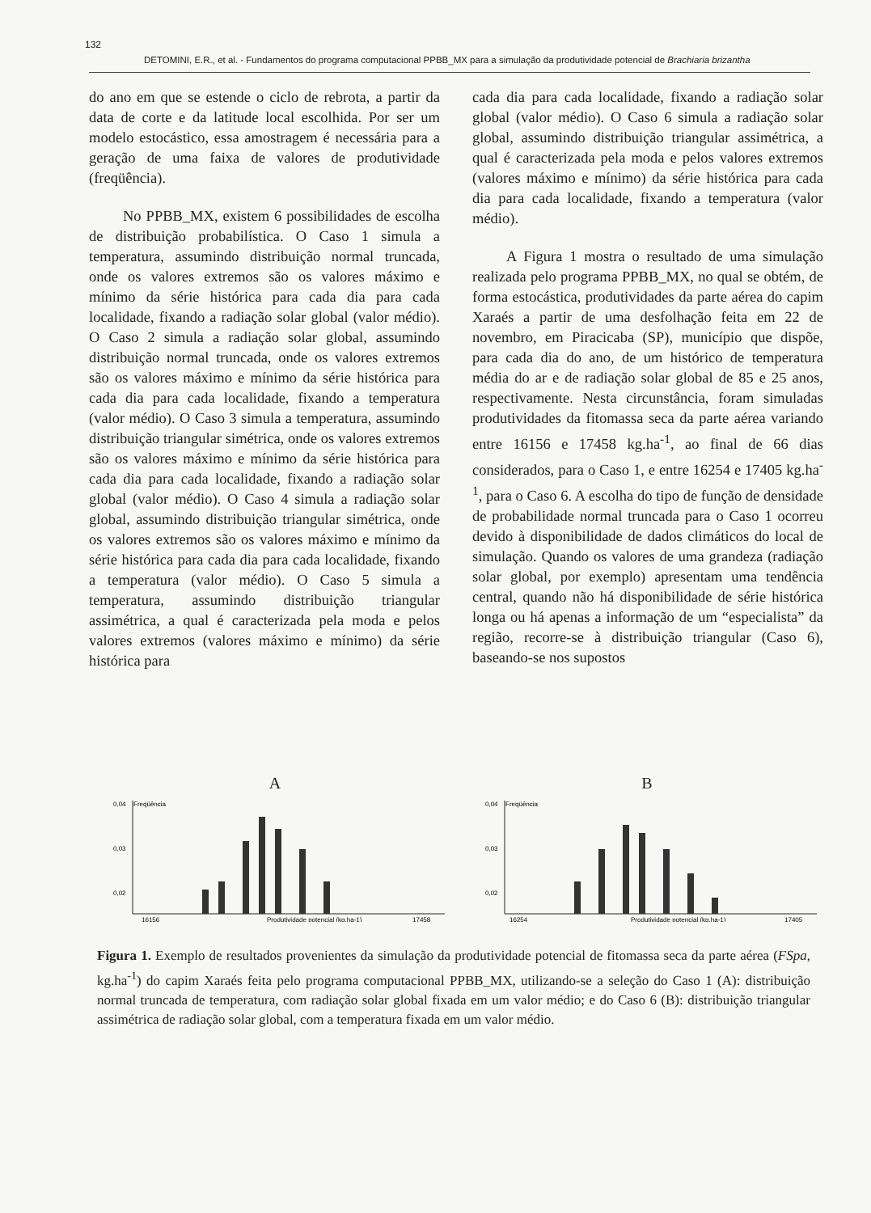132
DETOMINI, E.R., et al. - Fundamentos do programa computacional PPBB_MX para a simulação da produtividade potencial de Brachiaria brizantha
do ano em que se estende o ciclo de rebrota, a partir da data de corte e da latitude local escolhida. Por ser um modelo estocástico, essa amostragem é necessária para a geração de uma faixa de valores de produtividade (freqüência).
No PPBB_MX, existem 6 possibilidades de escolha de distribuição probabilística. O Caso 1 simula a temperatura, assumindo distribuição normal truncada, onde os valores extremos são os valores máximo e mínimo da série histórica para cada dia para cada localidade, fixando a radiação solar global (valor médio). O Caso 2 simula a radiação solar global, assumindo distribuição normal truncada, onde os valores extremos são os valores máximo e mínimo da série histórica para cada dia para cada localidade, fixando a temperatura (valor médio). O Caso 3 simula a temperatura, assumindo distribuição triangular simétrica, onde os valores extremos são os valores máximo e mínimo da série histórica para cada dia para cada localidade, fixando a radiação solar global (valor médio). O Caso 4 simula a radiação solar global, assumindo distribuição triangular simétrica, onde os valores extremos são os valores máximo e mínimo da série histórica para cada dia para cada localidade, fixando a temperatura (valor médio). O Caso 5 simula a temperatura, assumindo distribuição triangular assimétrica, a qual é caracterizada pela moda e pelos valores extremos (valores máximo e mínimo) da série histórica para
cada dia para cada localidade, fixando a radiação solar global (valor médio). O Caso 6 simula a radiação solar global, assumindo distribuição triangular assimétrica, a qual é caracterizada pela moda e pelos valores extremos (valores máximo e mínimo) da série histórica para cada dia para cada localidade, fixando a temperatura (valor médio).
A Figura 1 mostra o resultado de uma simulação realizada pelo programa PPBB_MX, no qual se obtém, de forma estocástica, produtividades da parte aérea do capim Xaraés a partir de uma desfolhação feita em 22 de novembro, em Piracicaba (SP), município que dispõe, para cada dia do ano, de um histórico de temperatura média do ar e de radiação solar global de 85 e 25 anos, respectivamente. Nesta circunstância, foram simuladas produtividades da fitomassa seca da parte aérea variando entre 16156 e 17458 kg.ha<sup>-1</sup>, ao final de 66 dias considerados, para o Caso 1, e entre 16254 e 17405 kg.ha<sup>-1</sup>, para o Caso 6. A escolha do tipo de função de densidade de probabilidade normal truncada para o Caso 1 ocorreu devido à disponibilidade de dados climáticos do local de simulação. Quando os valores de uma grandeza (radiação solar global, por exemplo) apresentam uma tendência central, quando não há disponibilidade de série histórica longa ou há apenas a informação de um “especialista” da região, recorre-se à distribuição triangular (Caso 6), baseando-se nos supostos
A
0,04
Freqüência
0,03
0,02
16156
Produtividade potencial (kg.ha-1)
17458
B
0,04
Freqüência
0,03
0,02
16254
Produtividade potencial (kg.ha-1)
17405
Figura 1. Exemplo de resultados provenientes da simulação da produtividade potencial de fitomassa seca da parte aérea (FSpa, kg.ha<sup>-1</sup>) do capim Xaraés feita pelo programa computacional PPBB_MX, utilizando-se a seleção do Caso 1 (A): distribuição normal truncada de temperatura, com radiação solar global fixada em um valor médio; e do Caso 6 (B): distribuição triangular assimétrica de radiação solar global, com a temperatura fixada em um valor médio.